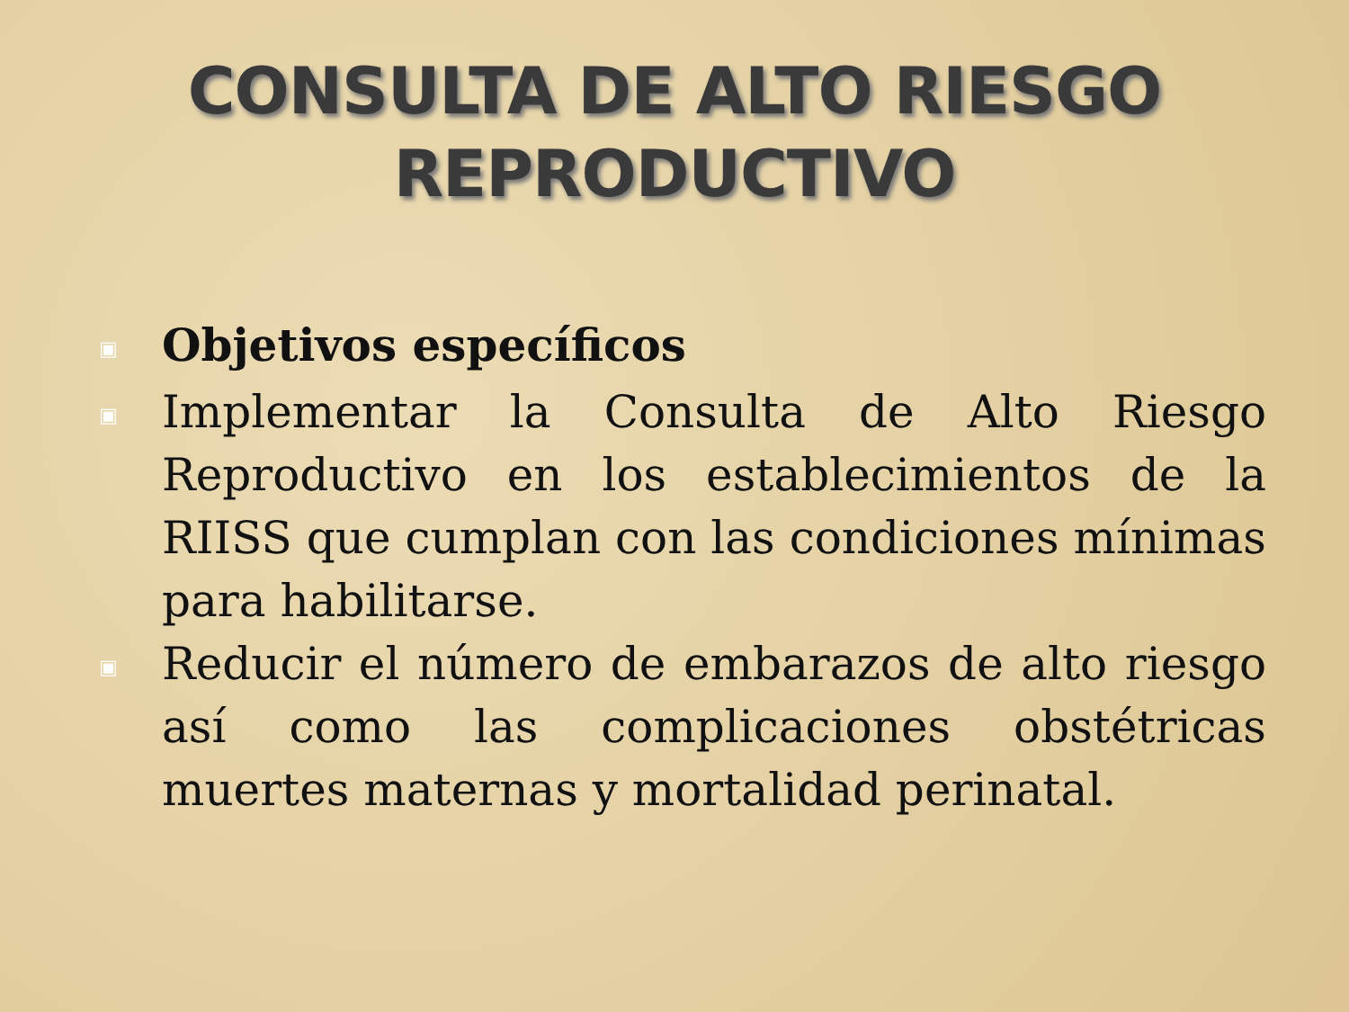CONSULTA DE ALTO RIESGO
REPRODUCTIVO
▣ Objetivos específicos
▣ Implementar la Consulta de Alto Riesgo Reproductivo en los establecimientos de la RIISS que cumplan con las condiciones mínimas para habilitarse.
▣ Reducir el número de embarazos de alto riesgo así como las complicaciones obstétricas muertes maternas y mortalidad perinatal.